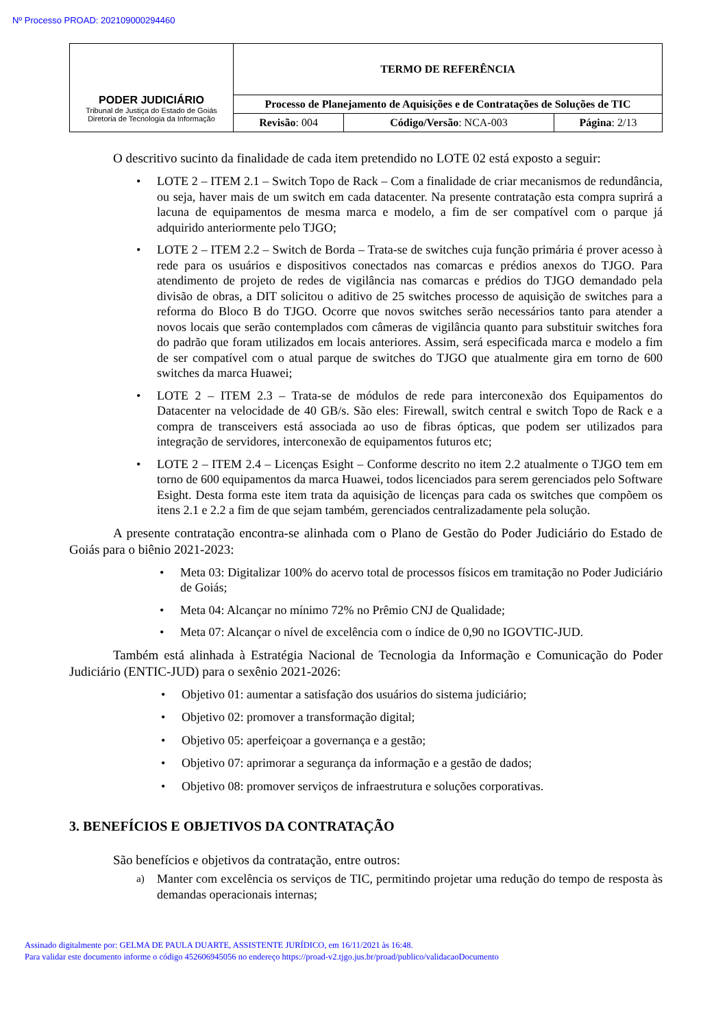Nº Processo PROAD: 202109000294460
| PODER JUDICIÁRIO Tribunal de Justiça do Estado de Goiás Diretoria de Tecnologia da Informação | TERMO DE REFERÊNCIA | | |
| | Processo de Planejamento de Aquisições e de Contratações de Soluções de TIC | | |
| | Revisão : 004 | Código/Versão : NCA-003 | Página : 2/13 |
O descritivo sucinto da finalidade de cada item pretendido no LOTE 02 está exposto a seguir:
• LOTE 2 – ITEM 2.1 – Switch Topo de Rack – Com a finalidade de criar mecanismos de redundância, ou seja, haver mais de um switch em cada datacenter. Na presente contratação esta compra suprirá a lacuna de equipamentos de mesma marca e modelo, a fim de ser compatível com o parque já adquirido anteriormente pelo TJGO;
• LOTE 2 – ITEM 2.2 – Switch de Borda – Trata-se de switches cuja função primária é prover acesso à rede para os usuários e dispositivos conectados nas comarcas e prédios anexos do TJGO. Para atendimento de projeto de redes de vigilância nas comarcas e prédios do TJGO demandado pela divisão de obras, a DIT solicitou o aditivo de 25 switches processo de aquisição de switches para a reforma do Bloco B do TJGO. Ocorre que novos switches serão necessários tanto para atender a novos locais que serão contemplados com câmeras de vigilância quanto para substituir switches fora do padrão que foram utilizados em locais anteriores. Assim, será especificada marca e modelo a fim de ser compatível com o atual parque de switches do TJGO que atualmente gira em torno de 600 switches da marca Huawei;
• LOTE 2 – ITEM 2.3 – Trata-se de módulos de rede para interconexão dos Equipamentos do Datacenter na velocidade de 40 GB/s. São eles: Firewall, switch central e switch Topo de Rack e a compra de transceivers está associada ao uso de fibras ópticas, que podem ser utilizados para integração de servidores, interconexão de equipamentos futuros etc;
• LOTE 2 – ITEM 2.4 – Licenças Esight – Conforme descrito no item 2.2 atualmente o TJGO tem em torno de 600 equipamentos da marca Huawei, todos licenciados para serem gerenciados pelo Software Esight. Desta forma este item trata da aquisição de licenças para cada os switches que compõem os itens 2.1 e 2.2 a fim de que sejam também, gerenciados centralizadamente pela solução.
A presente contratação encontra-se alinhada com o Plano de Gestão do Poder Judiciário do Estado de Goiás para o biênio 2021-2023:
• Meta 03: Digitalizar 100% do acervo total de processos físicos em tramitação no Poder Judiciário de Goiás;
• Meta 04: Alcançar no mínimo 72% no Prêmio CNJ de Qualidade;
• Meta 07: Alcançar o nível de excelência com o índice de 0,90 no IGOVTIC-JUD.
Também está alinhada à Estratégia Nacional de Tecnologia da Informação e Comunicação do Poder Judiciário (ENTIC-JUD) para o sexênio 2021-2026:
• Objetivo 01: aumentar a satisfação dos usuários do sistema judiciário;
• Objetivo 02: promover a transformação digital;
• Objetivo 05: aperfeiçoar a governança e a gestão;
• Objetivo 07: aprimorar a segurança da informação e a gestão de dados;
• Objetivo 08: promover serviços de infraestrutura e soluções corporativas.
3. BENEFÍCIOS E OBJETIVOS DA CONTRATAÇÃO
São benefícios e objetivos da contratação, entre outros:
a) Manter com excelência os serviços de TIC, permitindo projetar uma redução do tempo de resposta às demandas operacionais internas;
Assinado digitalmente por: GELMA DE PAULA DUARTE, ASSISTENTE JURÍDICO, em 16/11/2021 às 16:48.
Para validar este documento informe o código 452606945056 no endereço https://proad-v2.tjgo.jus.br/proad/publico/validacaoDocumento